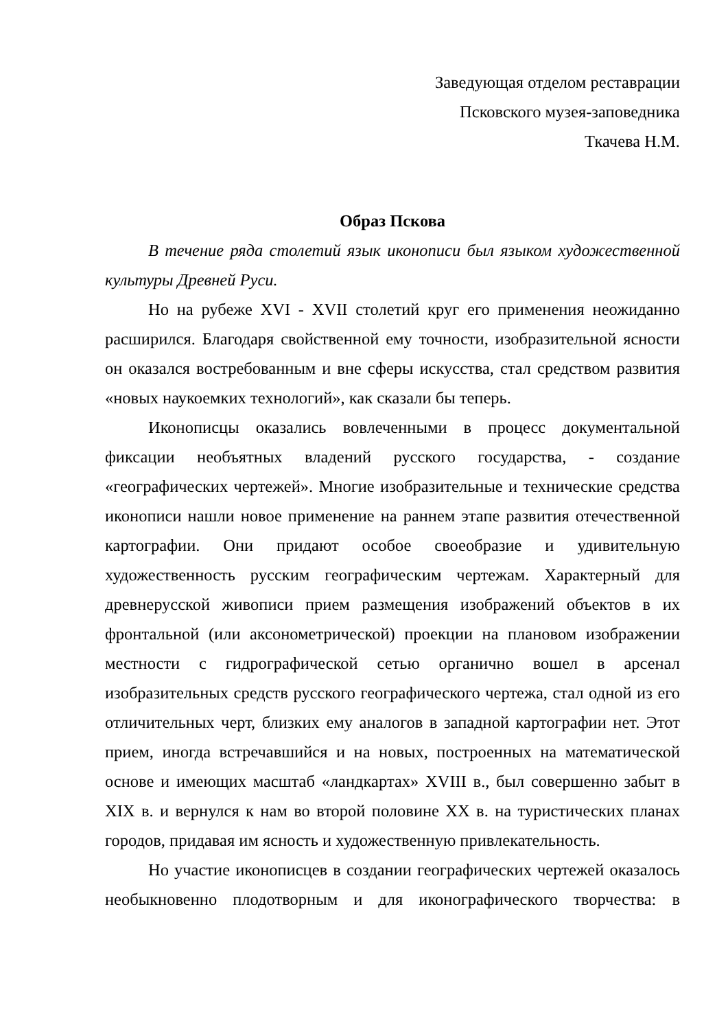Заведующая отделом реставрации
Псковского музея-заповедника
Ткачева Н.М.
Образ Пскова
В течение ряда столетий язык иконописи был языком художественной культуры Древней Руси.
Но на рубеже XVI - XVII столетий круг его применения неожиданно расширился. Благодаря свойственной ему точности, изобразительной ясности он оказался востребованным и вне сферы искусства, стал средством развития «новых наукоемких технологий», как сказали бы теперь.
Иконописцы оказались вовлеченными в процесс документальной фиксации необъятных владений русского государства, - создание «географических чертежей». Многие изобразительные и технические средства иконописи нашли новое применение на раннем этапе развития отечественной картографии. Они придают особое своеобразие и удивительную художественность русским географическим чертежам. Характерный для древнерусской живописи прием размещения изображений объектов в их фронтальной (или аксонометрической) проекции на плановом изображении местности с гидрографической сетью органично вошел в арсенал изобразительных средств русского географического чертежа, стал одной из его отличительных черт, близких ему аналогов в западной картографии нет. Этот прием, иногда встречавшийся и на новых, построенных на математической основе и имеющих масштаб «ландкартах» XVIII в., был совершенно забыт в XIX в. и вернулся к нам во второй половине XX в. на туристических планах городов, придавая им ясность и художественную привлекательность.
Но участие иконописцев в создании географических чертежей оказалось необыкновенно плодотворным и для иконографического творчества: в